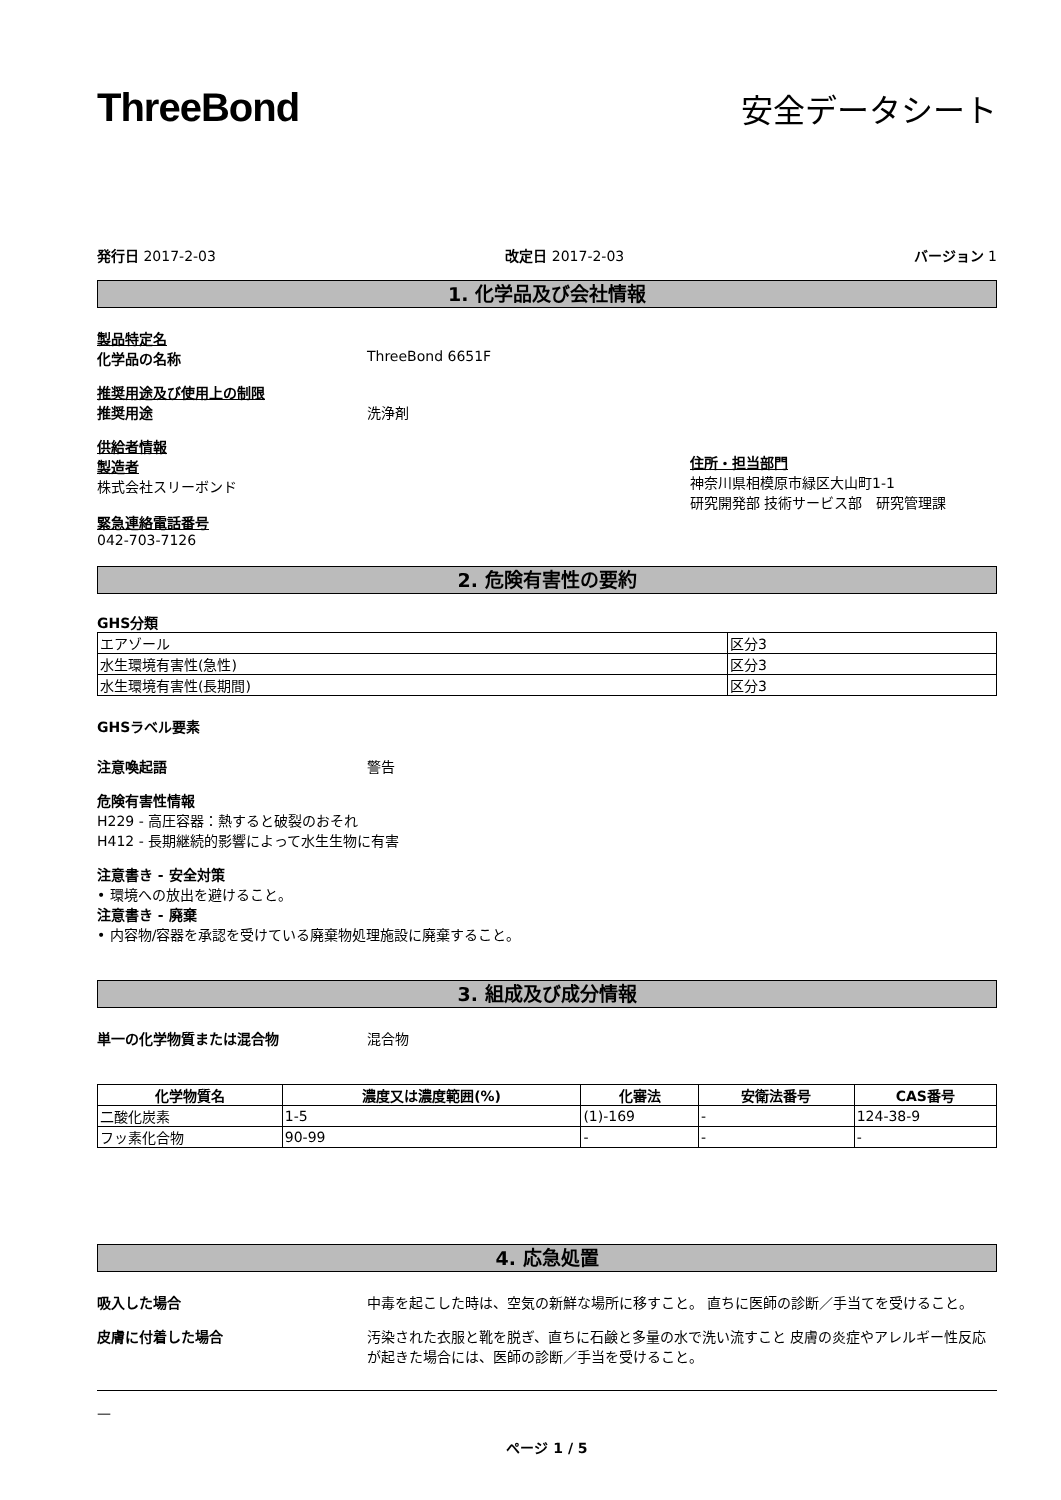ThreeBond
安全データシート
発行日 2017-2-03 改定日 2017-2-03 バージョン 1
1. 化学品及び会社情報
製品特定名
化学品の名称 ThreeBond 6651F
推奨用途及び使用上の制限
推奨用途 洗浄剤
供給者情報
製造者
株式会社スリーボンド
緊急連絡電話番号
042-703-7126
住所・担当部門
神奈川県相模原市緑区大山町1-1
研究開発部 技術サービス部　研究管理課
2. 危険有害性の要約
GHS分類
| エアゾール | 区分3 |
| 水生環境有害性(急性) | 区分3 |
| 水生環境有害性(長期間) | 区分3 |
GHSラベル要素
注意喚起語 警告
危険有害性情報
H229 - 高圧容器：熱すると破裂のおそれ
H412 - 長期継続的影響によって水生生物に有害
注意書き - 安全対策
• 環境への放出を避けること。
注意書き - 廃棄
• 内容物/容器を承認を受けている廃棄物処理施設に廃棄すること。
3. 組成及び成分情報
単一の化学物質または混合物 混合物
| 化学物質名 | 濃度又は濃度範囲(%) | 化審法 | 安衛法番号 | CAS番号 |
| --- | --- | --- | --- | --- |
| 二酸化炭素 | 1-5 | (1)-169 | - | 124-38-9 |
| フッ素化合物 | 90-99 | - | - | - |
4. 応急処置
吸入した場合 中毒を起こした時は、空気の新鮮な場所に移すこと。 直ちに医師の診断／手当てを受けること。
皮膚に付着した場合 汚染された衣服と靴を脱ぎ、直ちに石鹸と多量の水で洗い流すこと 皮膚の炎症やアレルギー性反応が起きた場合には、医師の診断／手当を受けること。
—
ページ 1 / 5